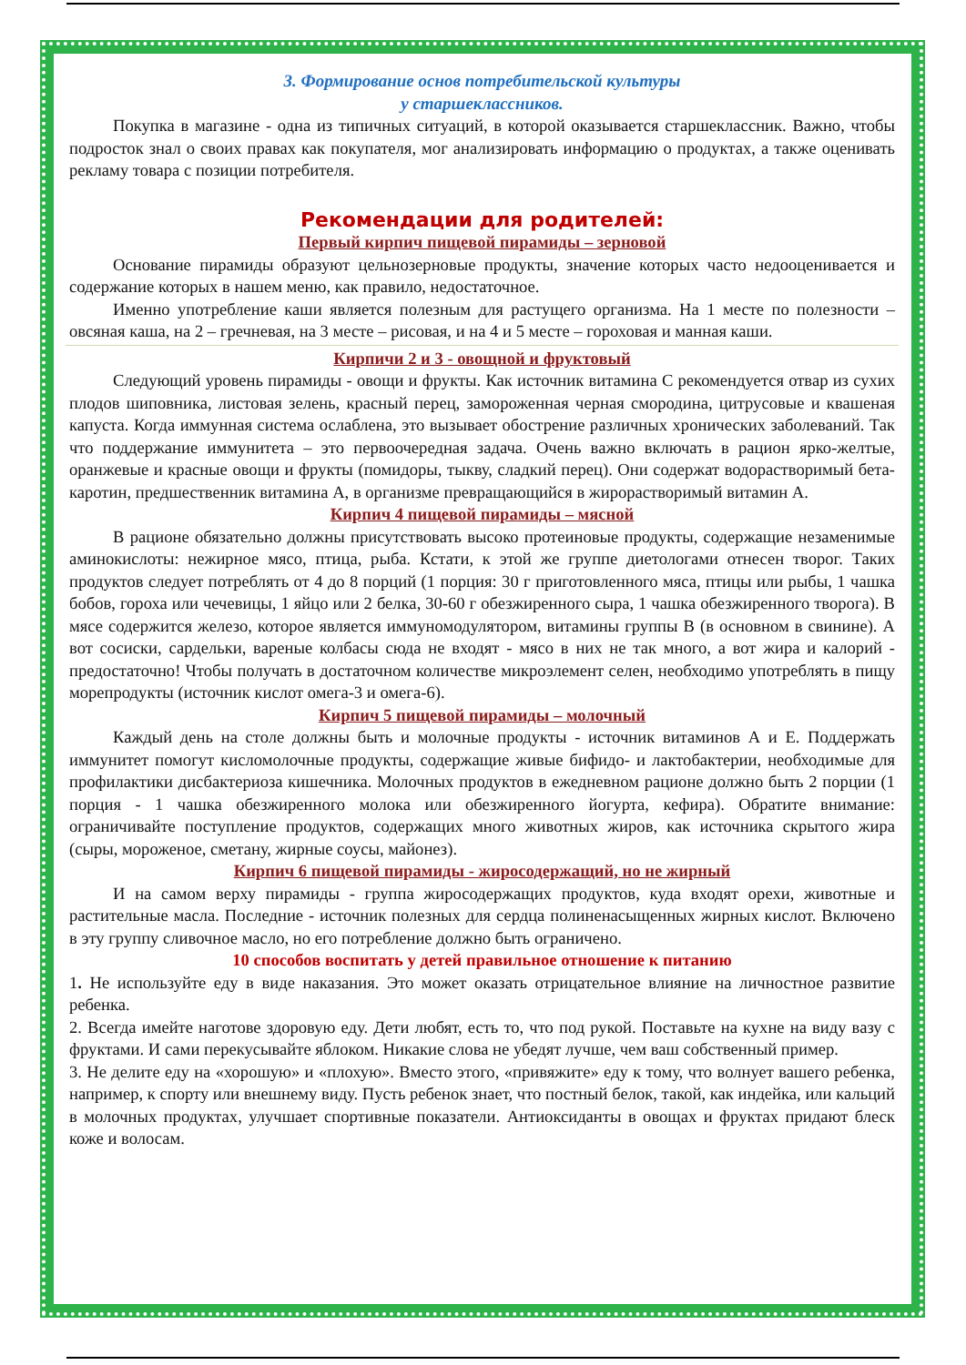3. Формирование основ потребительской культуры
у старшеклассников.
Покупка в магазине - одна из типичных ситуаций, в которой оказывается старшеклассник. Важно, чтобы подросток знал о своих правах как покупателя, мог анализировать информацию о продуктах, а также оценивать рекламу товара с позиции потребителя.
Рекомендации для родителей:
Первый кирпич пищевой пирамиды – зерновой
Основание пирамиды образуют цельнозерновые продукты, значение которых часто недооценивается и содержание которых в нашем меню, как правило, недостаточное.
Именно употребление каши является полезным для растущего организма. На 1 месте по полезности – овсяная каша, на 2 – гречневая, на 3 месте – рисовая, и на 4 и 5 месте – гороховая и манная каши.
Кирпичи 2 и 3 - овощной и фруктовый
Следующий уровень пирамиды - овощи и фрукты. Как источник витамина С рекомендуется отвар из сухих плодов шиповника, листовая зелень, красный перец, замороженная черная смородина, цитрусовые и квашеная капуста. Когда иммунная система ослаблена, это вызывает обострение различных хронических заболеваний. Так что поддержание иммунитета – это первоочередная задача. Очень важно включать в рацион ярко-желтые, оранжевые и красные овощи и фрукты (помидоры, тыкву, сладкий перец). Они содержат водорастворимый бета-каротин, предшественник витамина А, в организме превращающийся в жирорастворимый витамин А.
Кирпич 4 пищевой пирамиды – мясной
В рационе обязательно должны присутствовать высоко протеиновые продукты, содержащие незаменимые аминокислоты: нежирное мясо, птица, рыба. Кстати, к этой же группе диетологами отнесен творог. Таких продуктов следует потреблять от 4 до 8 порций (1 порция: 30 г приготовленного мяса, птицы или рыбы, 1 чашка бобов, гороха или чечевицы, 1 яйцо или 2 белка, 30-60 г обезжиренного сыра, 1 чашка обезжиренного творога). В мясе содержится железо, которое является иммуномодулятором, витамины группы В (в основном в свинине). А вот сосиски, сардельки, вареные колбасы сюда не входят - мясо в них не так много, а вот жира и калорий - предостаточно! Чтобы получать в достаточном количестве микроэлемент селен, необходимо употреблять в пищу морепродукты (источник кислот омега-3 и омега-6).
Кирпич 5 пищевой пирамиды – молочный
Каждый день на столе должны быть и молочные продукты - источник витаминов А и Е. Поддержать иммунитет помогут кисломолочные продукты, содержащие живые бифидо- и лактобактерии, необходимые для профилактики дисбактериоза кишечника. Молочных продуктов в ежедневном рационе должно быть 2 порции (1 порция - 1 чашка обезжиренного молока или обезжиренного йогурта, кефира). Обратите внимание: ограничивайте поступление продуктов, содержащих много животных жиров, как источника скрытого жира (сыры, мороженое, сметану, жирные соусы, майонез).
Кирпич 6 пищевой пирамиды - жиросодержащий, но не жирный
И на самом верху пирамиды - группа жиросодержащих продуктов, куда входят орехи, животные и растительные масла. Последние - источник полезных для сердца полиненасыщенных жирных кислот. Включено в эту группу сливочное масло, но его потребление должно быть ограничено.
10 способов воспитать у детей правильное отношение к питанию
1. Не используйте еду в виде наказания. Это может оказать отрицательное влияние на личностное развитие ребенка.
2. Всегда имейте наготове здоровую еду. Дети любят, есть то, что под рукой. Поставьте на кухне на виду вазу с фруктами. И сами перекусывайте яблоком. Никакие слова не убедят лучше, чем ваш собственный пример.
3. Не делите еду на «хорошую» и «плохую». Вместо этого, «привяжите» еду к тому, что волнует вашего ребенка, например, к спорту или внешнему виду. Пусть ребенок знает, что постный белок, такой, как индейка, или кальций в молочных продуктах, улучшает спортивные показатели. Антиоксиданты в овощах и фруктах придают блеск коже и волосам.